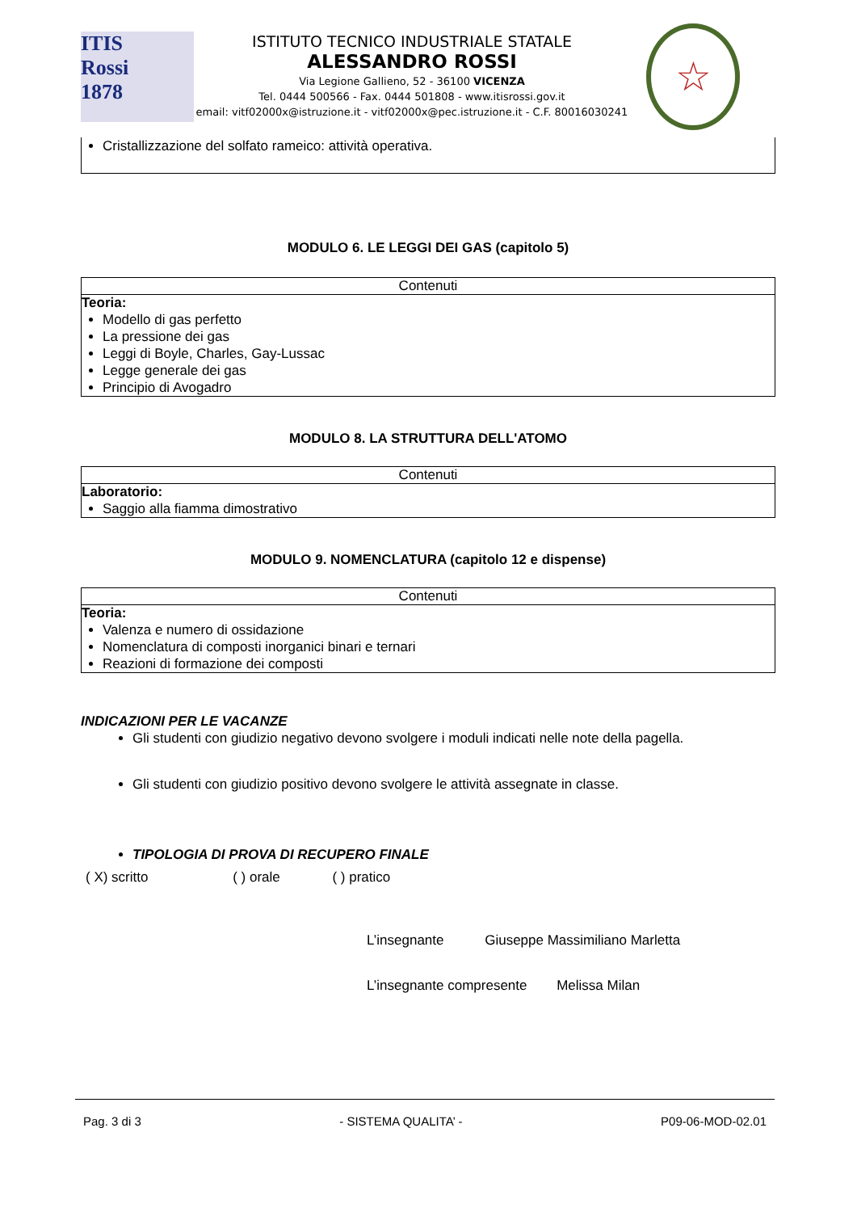ITIS
Rossi
1878
ISTITUTO TECNICO INDUSTRIALE STATALE
ALESSANDRO ROSSI
Via Legione Gallieno, 52 - 36100 VICENZA
Tel. 0444 500566 - Fax. 0444 501808 - www.itisrossi.gov.it
email: vitf02000x@istruzione.it - vitf02000x@pec.istruzione.it - C.F. 80016030241
☆
Cristallizzazione del solfato rameico: attività operativa.
MODULO 6. LE LEGGI DEI GAS (capitolo 5)
Contenuti
Teoria:
Modello di gas perfetto
La pressione dei gas
Leggi di Boyle, Charles, Gay-Lussac
Legge generale dei gas
Principio di Avogadro
MODULO 8. LA STRUTTURA DELL'ATOMO
Contenuti
Laboratorio:
Saggio alla fiamma dimostrativo
MODULO 9. NOMENCLATURA (capitolo 12 e dispense)
Contenuti
Teoria:
Valenza e numero di ossidazione
Nomenclatura di composti inorganici binari e ternari
Reazioni di formazione dei composti
INDICAZIONI PER LE VACANZE
Gli studenti con giudizio negativo devono svolgere i moduli indicati nelle note della pagella.
Gli studenti con giudizio positivo devono svolgere le attività assegnate in classe.
TIPOLOGIA DI PROVA DI RECUPERO FINALE
( X) scritto ( ) orale ( ) pratico
L’insegnante Giuseppe Massimiliano Marletta
L’insegnante compresente Melissa Milan
Pag. 3 di 3 - SISTEMA QUALITA’ - P09-06-MOD-02.01